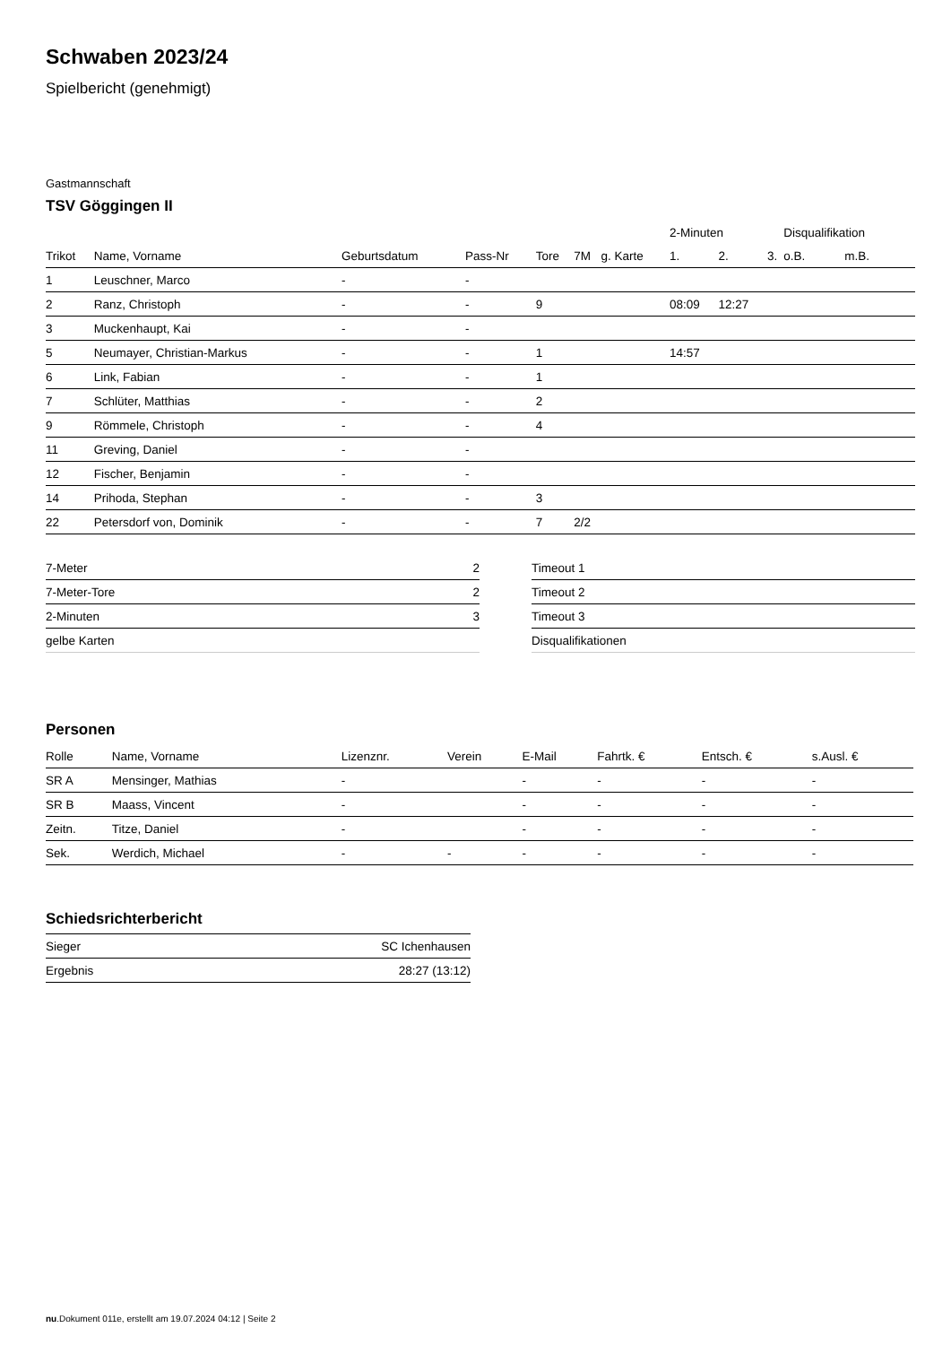Schwaben 2023/24
Spielbericht (genehmigt)
Gastmannschaft
TSV Göggingen II
| | | | | | | | 2-Minuten | | | Disqualifikation | |
| --- | --- | --- | --- | --- | --- | --- | --- | --- | --- | --- | --- |
| Trikot | Name, Vorname | Geburtsdatum | Pass-Nr | Tore | 7M | g. Karte | 1. | 2. | 3. | o.B. | m.B. |
| 1 | Leuschner, Marco | - | - | | | | | | | | |
| 2 | Ranz, Christoph | - | - | 9 | | | 08:09 | 12:27 | | | |
| 3 | Muckenhaupt, Kai | - | - | | | | | | | | |
| 5 | Neumayer, Christian-Markus | - | - | 1 | | | 14:57 | | | | |
| 6 | Link, Fabian | - | - | 1 | | | | | | | |
| 7 | Schlüter, Matthias | - | - | 2 | | | | | | | |
| 9 | Römmele, Christoph | - | - | 4 | | | | | | | |
| 11 | Greving, Daniel | - | - | | | | | | | | |
| 12 | Fischer, Benjamin | - | - | | | | | | | | |
| 14 | Prihoda, Stephan | - | - | 3 | | | | | | | |
| 22 | Petersdorf von, Dominik | - | - | 7 | 2/2 | | | | | | |
| 7-Meter | 2 |
| 7-Meter-Tore | 2 |
| 2-Minuten | 3 |
| gelbe Karten | |
| Timeout 1 |
| Timeout 2 |
| Timeout 3 |
| Disqualifikationen |
Personen
| Rolle | Name, Vorname | Lizenznr. | Verein | E-Mail | Fahrtk. € | Entsch. € | s.Ausl. € |
| --- | --- | --- | --- | --- | --- | --- | --- |
| SR A | Mensinger, Mathias | - | | - | - | - | - |
| SR B | Maass, Vincent | - | | - | - | - | - |
| Zeitn. | Titze, Daniel | - | | - | - | - | - |
| Sek. | Werdich, Michael | - | - | - | - | - | - |
Schiedsrichterbericht
| Sieger | SC Ichenhausen |
| Ergebnis | 28:27 (13:12) |
nu.Dokument 011e, erstellt am 19.07.2024 04:12 | Seite 2